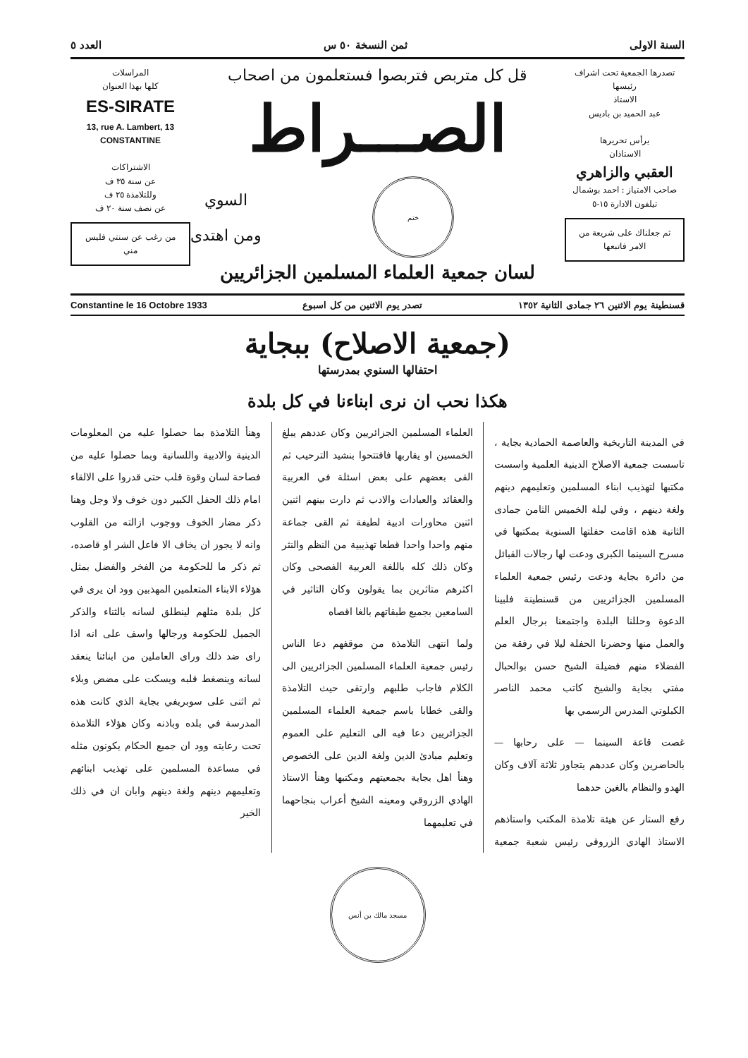السنة الاولى ثمن النسخة ٥٠ س العدد ٥
تصدرها الجمعية تحت اشراف رئيسها
الاستاذ
عبد الحميد بن باديس
يرأس تحريرها
الاستاذان
العقبي والزاهري
صاحب الامتياز : احمد بوشمال
تيلفون الادارة ١٥-٥
ثم جعلناك على شريعة من الامر فاتبعها
قل كل متربص فتربصوا فستعلمون من اصحاب
الصـــراط
ختم
السوي
ومن اهتدى
لسان جمعية العلماء المسلمين الجزائريين
المراسلات
كلها بهذا العنوان
ES-SIRATE
13, rue A. Lambert, 13
CONSTANTINE
الاشتراكات
عن سنة ٣٥ ف
وللتلامذة ٢٥ ف
عن نصف سنة ٢٠ ف
من رغب عن سنتي فليس مني
قسنطينة يوم الاثنين ٢٦ جمادى الثانية ١٣٥٢ تصدر يوم الاثنين من كل اسبوع Constantine le 16 Octobre 1933
(جمعية الاصلاح) ببجاية
احتفالها السنوي بمدرستها
هكذا نحب ان نرى ابناءنا في كل بلدة
في المدينة التاريخية والعاصمة الحمادية بجاية ، تاسست جمعية الاصلاح الدينية العلمية واسست مكتبها لتهذيب ابناء المسلمين وتعليمهم دينهم ولغة دينهم ، وفي ليلة الخميس الثامن جمادى الثانية هذه اقامت حفلتها السنوية بمكتبها في مسرح السينما الكبرى ودعت لها رجالات القبائل من دائرة بجاية ودعت رئيس جمعية العلماء المسلمين الجزائريين من قسنطينة فلبينا الدعوة وحللنا البلدة واجتمعنا برجال العلم والعمل منها وحضرنا الحفلة ليلا في رفقة من الفضلاء منهم فضيلة الشيخ حسن بوالحبال مفتي بجاية والشيخ كاتب محمد الناصر الكبلوتي المدرس الرسمي بها
غصت قاعة السينما — على رحابها — بالحاضرين وكان عددهم يتجاوز ثلاثة آلاف وكان الهدو والنظام بالغين حدهما
رفع الستار عن هيئة تلامذة المكتب واستاذهم الاستاذ الهادي الزروقي رئيس شعبة جمعية العلماء المسلمين الجزائريين وكان عددهم يبلغ الخمسين او يقاربها فافتتحوا بنشيد الترحيب ثم القى بعضهم على بعض اسئلة في العربية والعقائد والعبادات والادب ثم دارت بينهم اثنين اثنين محاورات ادبية لطيفة ثم القى جماعة منهم واحدا واحدا قطعا تهذيبية من النظم والنثر وكان ذلك كله باللغة العربية الفصحى وكان اكثرهم متاثرين بما يقولون وكان التاثير في السامعين بجميع طبقاتهم بالغا اقصاه
ولما انتهى التلامذة من موقفهم دعا الناس رئيس جمعية العلماء المسلمين الجزائريين الى الكلام فاجاب طلبهم وارتقى حيث التلامذة والقى خطابا باسم جمعية العلماء المسلمين الجزائريين دعا فيه الى التعليم على العموم وتعليم مبادئ الدين ولغة الدين على الخصوص وهنأ اهل بجاية بجمعيتهم ومكتبها وهنأ الاستاذ الهادي الزروقي ومعينه الشيخ أعراب بنجاحهما في تعليمهما
وهنأ التلامذة بما حصلوا عليه من المعلومات الدينية والادبية واللسانية وبما حصلوا عليه من فصاحة لسان وقوة قلب حتى قدروا على الالقاء امام ذلك الحفل الكبير دون خوف ولا وجل وهنا ذكر مضار الخوف ووجوب ازالته من القلوب وانه لا يجوز ان يخاف الا فاعل الشر او قاصده، ثم ذكر ما للحكومة من الفخر والفضل بمثل هؤلاء الابناء المتعلمين المهذبين وود ان يرى في كل بلدة مثلهم لينطلق لسانه بالثناء والذكر الجميل للحكومة ورجالها واسف على انه اذا راى ضد ذلك وراى العاملين من ابنائنا ينعقد لسانه وينضغط قلبه ويسكت على مضض وبلاء ثم اثنى على سوبريفي بجاية الذي كانت هذه المدرسة في بلده وباذنه وكان هؤلاء التلامذة تحت رعايته وود ان جميع الحكام يكونون مثله في مساعدة المسلمين على تهذيب ابنائهم وتعليمهم دينهم ولغة دينهم وابان ان في ذلك الخير
مسجد مالك بن أنس